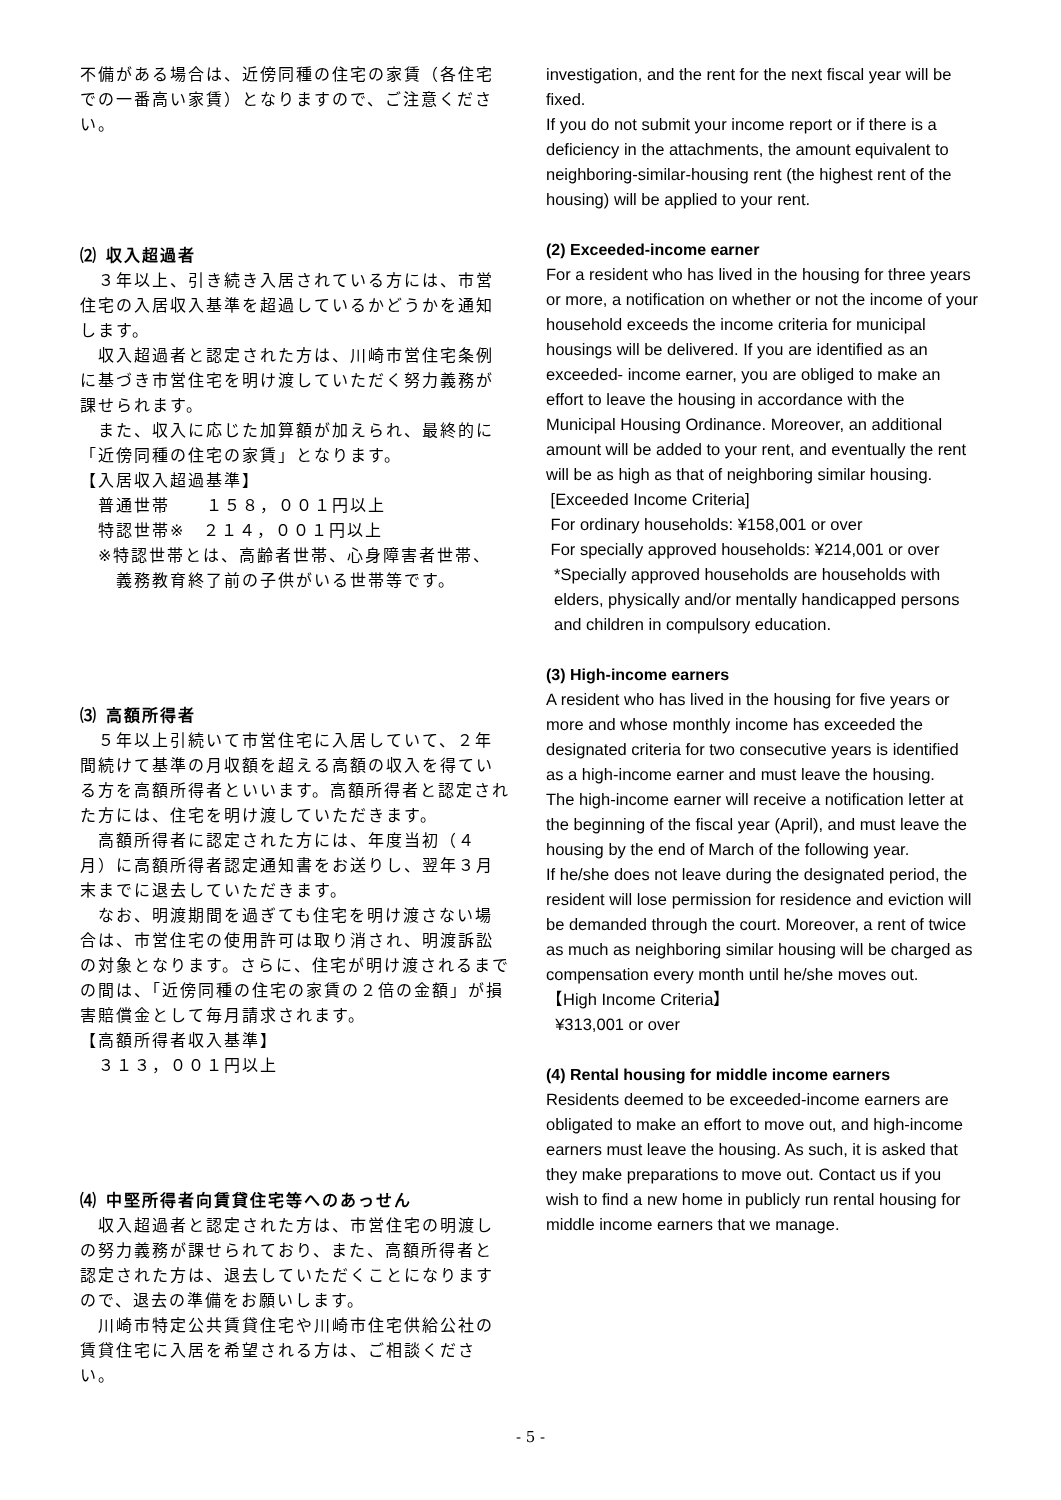不備がある場合は、近傍同種の住宅の家賃（各住宅での一番高い家賃）となりますので、ご注意ください。
⑵ 収入超過者
　３年以上、引き続き入居されている方には、市営住宅の入居収入基準を超過しているかどうかを通知します。
　収入超過者と認定された方は、川崎市営住宅条例に基づき市営住宅を明け渡していただく努力義務が課せられます。
　また、収入に応じた加算額が加えられ、最終的に「近傍同種の住宅の家賃」となります。
【入居収入超過基準】
　普通世帯　　１５８，００１円以上
　特認世帯※　２１４，００１円以上
　※特認世帯とは、高齢者世帯、心身障害者世帯、
　　義務教育終了前の子供がいる世帯等です。
⑶ 高額所得者
　５年以上引続いて市営住宅に入居していて、２年間続けて基準の月収額を超える高額の収入を得ている方を高額所得者といいます。高額所得者と認定された方には、住宅を明け渡していただきます。
　高額所得者に認定された方には、年度当初（４月）に高額所得者認定通知書をお送りし、翌年３月末までに退去していただきます。
　なお、明渡期間を過ぎても住宅を明け渡さない場合は、市営住宅の使用許可は取り消され、明渡訴訟の対象となります。さらに、住宅が明け渡されるまでの間は、「近傍同種の住宅の家賃の２倍の金額」が損害賠償金として毎月請求されます。
【高額所得者収入基準】
　３１３，００１円以上
⑷ 中堅所得者向賃貸住宅等へのあっせん
　収入超過者と認定された方は、市営住宅の明渡しの努力義務が課せられており、また、高額所得者と認定された方は、退去していただくことになりますので、退去の準備をお願いします。
　川崎市特定公共賃貸住宅や川崎市住宅供給公社の賃貸住宅に入居を希望される方は、ご相談ください。
investigation, and the rent for the next fiscal year will be fixed.
If you do not submit your income report or if there is a deficiency in the attachments, the amount equivalent to neighboring-similar-housing rent (the highest rent of the housing) will be applied to your rent.
(2) Exceeded-income earner
For a resident who has lived in the housing for three years or more, a notification on whether or not the income of your household exceeds the income criteria for municipal housings will be delivered. If you are identified as an exceeded- income earner, you are obliged to make an effort to leave the housing in accordance with the Municipal Housing Ordinance. Moreover, an additional amount will be added to your rent, and eventually the rent will be as high as that of neighboring similar housing.
[Exceeded Income Criteria]
For ordinary households: ¥158,001 or over
For specially approved households: ¥214,001 or over
*Specially approved households are households with elders, physically and/or mentally handicapped persons and children in compulsory education.
(3) High-income earners
A resident who has lived in the housing for five years or more and whose monthly income has exceeded the designated criteria for two consecutive years is identified as a high-income earner and must leave the housing.
The high-income earner will receive a notification letter at the beginning of the fiscal year (April), and must leave the housing by the end of March of the following year.
If he/she does not leave during the designated period, the resident will lose permission for residence and eviction will be demanded through the court. Moreover, a rent of twice as much as neighboring similar housing will be charged as compensation every month until he/she moves out.
【High Income Criteria】
¥313,001 or over
(4) Rental housing for middle income earners
Residents deemed to be exceeded-income earners are obligated to make an effort to move out, and high-income earners must leave the housing. As such, it is asked that they make preparations to move out. Contact us if you wish to find a new home in publicly run rental housing for middle income earners that we manage.
- 5 -